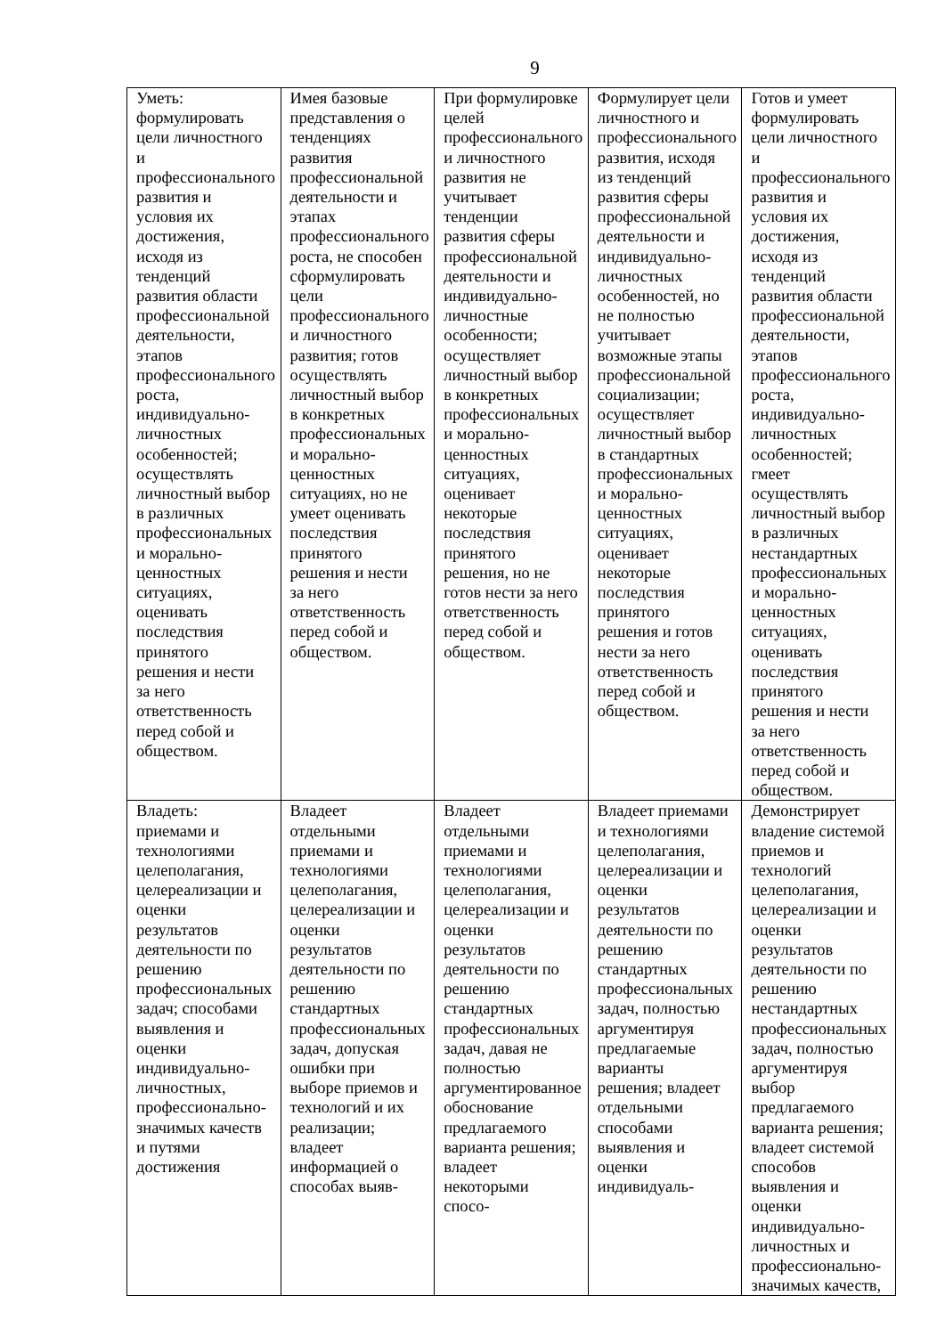9
| Уметь: формулировать цели личностного и профессионального развития и условия их достижения, исходя из тенденций развития области профессиональной деятельности, этапов профессионального роста, индивидуально-личностных особенностей; осуществлять личностный выбор в различных профессиональных и морально-ценностных ситуациях, оценивать последствия принятого решения и нести за него ответственность перед собой и обществом. | Имея базовые представления о тенденциях развития профессиональной деятельности и этапах профессионального роста, не способен сформулировать цели профессионального и личностного развития; готов осуществлять личностный выбор в конкретных профессиональных и морально-ценностных ситуациях, но не умеет оценивать последствия принятого решения и нести за него ответственность перед собой и обществом. | При формулировке целей профессионального и личностного развития не учитывает тенденции развития сферы профессиональной деятельности и индивидуально-личностные особенности; осуществляет личностный выбор в конкретных профессиональных и морально-ценностных ситуациях, оценивает некоторые последствия принятого решения, но не готов нести за него ответственность перед собой и обществом. | Формулирует цели личностного и профессионального развития, исходя из тенденций развития сферы профессиональной деятельности и индивидуально-личностных особенностей, но не полностью учитывает возможные этапы профессиональной социализации; осуществляет личностный выбор в стандартных профессиональных и морально-ценностных ситуациях, оценивает некоторые последствия принятого решения и готов нести за него ответственность перед собой и обществом. | Готов и умеет формулировать цели личностного и профессионального развития и условия их достижения, исходя из тенденций развития области профессиональной деятельности, этапов профессионального роста, индивидуально-личностных особенностей; гмеет осуществлять личностный выбор в различных нестандартных профессиональных и морально-ценностных ситуациях, оценивать последствия принятого решения и нести за него ответственность перед собой и обществом. |
| Владеть: приемами и технологиями целеполагания, целереализации и оценки результатов деятельности по решению профессиональных задач; способами выявления и оценки индивидуально-личностных, профессионально-значимых качеств и путями достижения | Владеет отдельными приемами и технологиями целеполагания, целереализации и оценки результатов деятельности по решению стандартных профессиональных задач, допуская ошибки при выборе приемов и технологий и их реализации; владеет информацией о способах выяв- | Владеет отдельными приемами и технологиями целеполагания, целереализации и оценки результатов деятельности по решению стандартных профессиональных задач, давая не полностью аргументированное обоснование предлагаемого варианта решения; владеет некоторыми спосо- | Владеет приемами и технологиями целеполагания, целереализации и оценки результатов деятельности по решению стандартных профессиональных задач, полностью аргументируя предлагаемые варианты решения; владеет отдельными способами выявления и оценки индивидуаль- | Демонстрирует владение системой приемов и технологий целеполагания, целереализации и оценки результатов деятельности по решению нестандартных профессиональных задач, полностью аргументируя выбор предлагаемого варианта решения; владеет системой способов выявления и оценки индивидуально-личностных и профессионально-значимых качеств, |